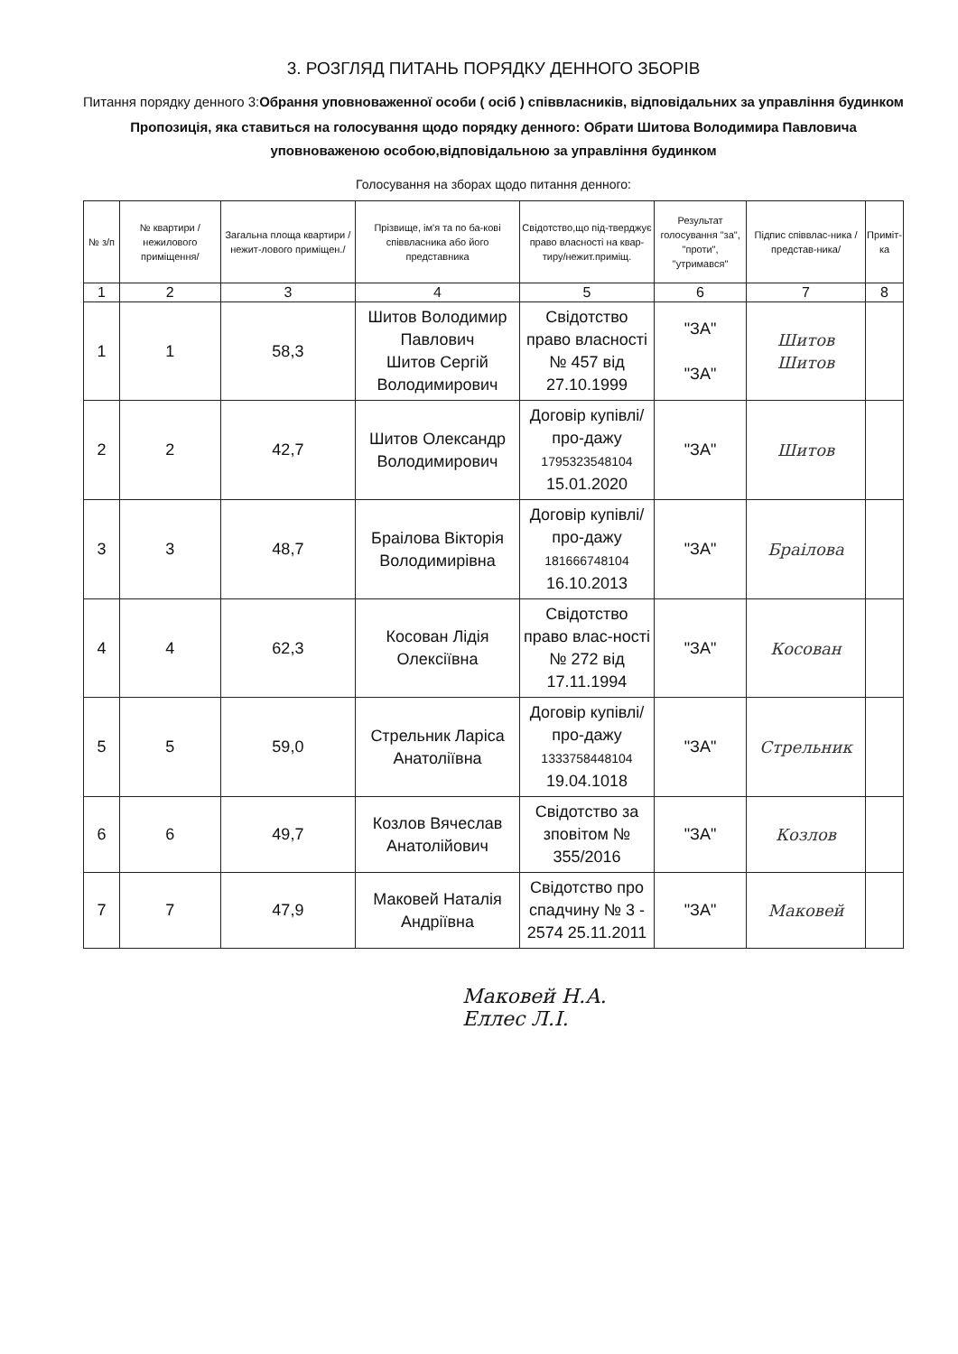3. РОЗГЛЯД ПИТАНЬ ПОРЯДКУ ДЕННОГО ЗБОРІВ
Питання порядку денного 3:Обрання уповноваженної особи ( осіб ) співвласників, відповідальних за управління будинком
Пропозиція, яка ставиться на голосування щодо порядку денного: Обрати Шитова Володимира Павловича уповноваженою особою,відповідальною за управління будинком
Голосування на зборах щодо питання денного:
| № з/п | № квартири /нежилового приміщення/ | Загальна площа квартири /нежит-лового приміщен./ | Прізвище, ім'я та по ба-кові співвласника або його представника | Свідотство,що під-тверджує право власності на квар-тиру/нежит.приміщ. | Результат голосування "за", "проти", "утримався" | Підпис співвлас-ника /представ-ника/ | Приміт-ка |
| --- | --- | --- | --- | --- | --- | --- | --- |
| 1 | 2 | 3 | 4 | 5 | 6 | 7 | 8 |
| 1 | 1 | 58,3 | Шитов Володимир Павлович Шитов Сергій Володимирович | Свідотство право власності № 457 від 27.10.1999 | "ЗА" "ЗА" | Шитов Шитов | |
| 2 | 2 | 42,7 | Шитов Олександр Володимирович | Договір купівлі/про-дажу 1795323548104 15.01.2020 | "ЗА" | Шитов | |
| 3 | 3 | 48,7 | Браілова Вікторія Володимирівна | Договір купівлі/про-дажу 181666748104 16.10.2013 | "ЗА" | Браілова | |
| 4 | 4 | 62,3 | Косован Лідія Олексіївна | Свідотство право влас-ності № 272 від 17.11.1994 | "ЗА" | Косован | |
| 5 | 5 | 59,0 | Стрельник Ларіса Анатоліївна | Договір купівлі/про-дажу 1333758448104 19.04.1018 | "ЗА" | Стрельник | |
| 6 | 6 | 49,7 | Козлов Вячеслав Анатолійович | Свідотство за зповітом № 355/2016 | "ЗА" | Козлов | |
| 7 | 7 | 47,9 | Маковей Наталія Андріївна | Свідотство про спадчину № 3 - 2574 25.11.2011 | "ЗА" | Маковей | |
Маковей Н.А.
Еллес Л.І.